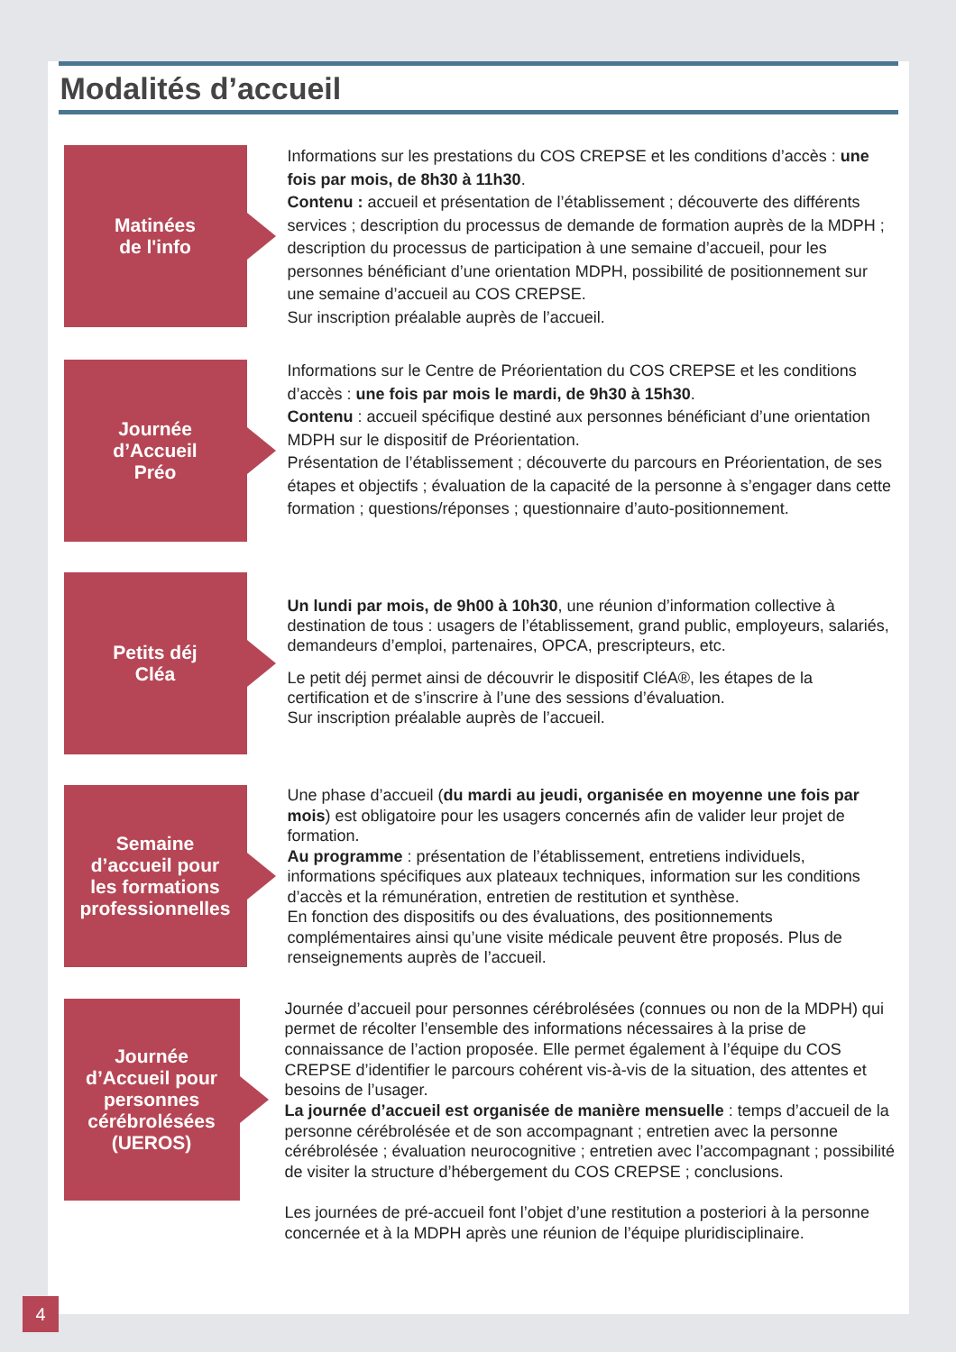Modalités d’accueil
Matinées
de l'info
Informations sur les prestations du COS CREPSE et les conditions d’accès : une fois par mois, de 8h30 à 11h30.
Contenu : accueil et présentation de l’établissement ; découverte des différents services ; description du processus de demande de formation auprès de la MDPH ; description du processus de participation à une semaine d’accueil, pour les personnes bénéficiant d’une orientation MDPH, possibilité de positionnement sur une semaine d’accueil au COS CREPSE.
Sur inscription préalable auprès de l’accueil.
Journée
d’Accueil
Préo
Informations sur le Centre de Préorientation du COS CREPSE et les conditions d’accès : une fois par mois le mardi, de 9h30 à 15h30.
Contenu : accueil spécifique destiné aux personnes bénéficiant d’une orientation MDPH sur le dispositif de Préorientation.
Présentation de l’établissement ; découverte du parcours en Préorientation, de ses étapes et objectifs ; évaluation de la capacité de la personne à s’engager dans cette formation ; questions/réponses ; questionnaire d’auto-positionnement.
Petits déj
Cléa
Un lundi par mois, de 9h00 à 10h30, une réunion d’information collective à destination de tous : usagers de l’établissement, grand public, employeurs, salariés, demandeurs d’emploi, partenaires, OPCA, prescripteurs, etc.
Le petit déj permet ainsi de découvrir le dispositif CléA®, les étapes de la certification et de s’inscrire à l’une des sessions d’évaluation.
Sur inscription préalable auprès de l’accueil.
Semaine
d’accueil pour
les formations
professionnelles
Une phase d’accueil (du mardi au jeudi, organisée en moyenne une fois par mois) est obligatoire pour les usagers concernés afin de valider leur projet de formation.
Au programme : présentation de l’établissement, entretiens individuels, informations spécifiques aux plateaux techniques, information sur les conditions d’accès et la rémunération, entretien de restitution et synthèse.
En fonction des dispositifs ou des évaluations, des positionnements complémentaires ainsi qu’une visite médicale peuvent être proposés. Plus de renseignements auprès de l’accueil.
Journée
d’Accueil pour
personnes
cérébrolésées
(UEROS)
Journée d’accueil pour personnes cérébrolésées (connues ou non de la MDPH) qui permet de récolter l’ensemble des informations nécessaires à la prise de connaissance de l’action proposée. Elle permet également à l’équipe du COS CREPSE d’identifier le parcours cohérent vis-à-vis de la situation, des attentes et besoins de l’usager.
La journée d’accueil est organisée de manière mensuelle : temps d’accueil de la personne cérébrolésée et de son accompagnant ; entretien avec la personne cérébrolésée ; évaluation neurocognitive ; entretien avec l’accompagnant ; possibilité de visiter la structure d’hébergement du COS CREPSE ; conclusions.
Les journées de pré-accueil font l’objet d’une restitution a posteriori à la personne concernée et à la MDPH après une réunion de l’équipe pluridisciplinaire.
4